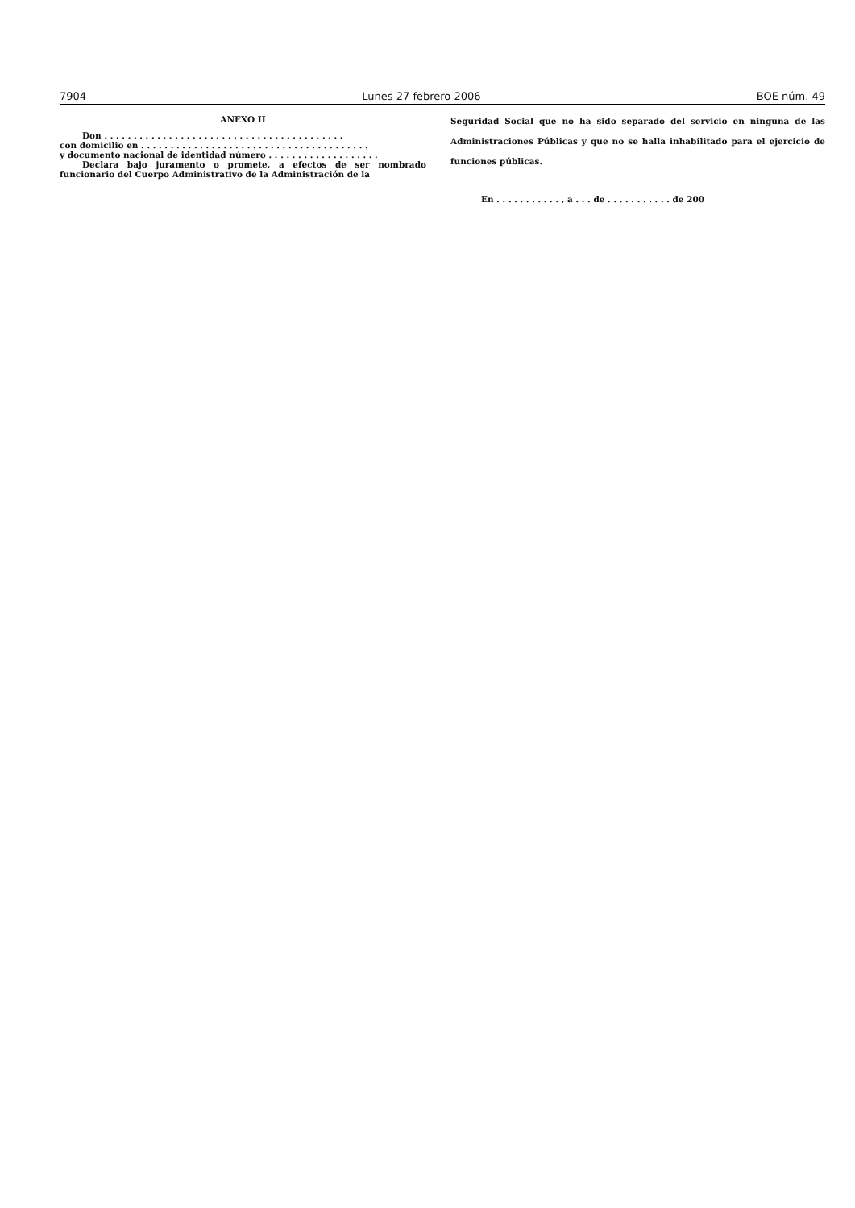7904 Lunes 27 febrero 2006 BOE núm. 49
ANEXO II
Don . . . . . . . . . . . . . . . . . . . . . . . . . . . . . . . . . . . . . . . . .
con domicilio en . . . . . . . . . . . . . . . . . . . . . . . . . . . . . . . . . . . . . . .
y documento nacional de identidad número . . . . . . . . . . . . . . . . . . .
Declara bajo juramento o promete, a efectos de ser nombrado funcionario del Cuerpo Administrativo de la Administración de la
Seguridad Social que no ha sido separado del servicio en ninguna de las Administraciones Públicas y que no se halla inhabilitado para el ejercicio de funciones públicas.
En . . . . . . . . . . . , a . . . de . . . . . . . . . . . de 200